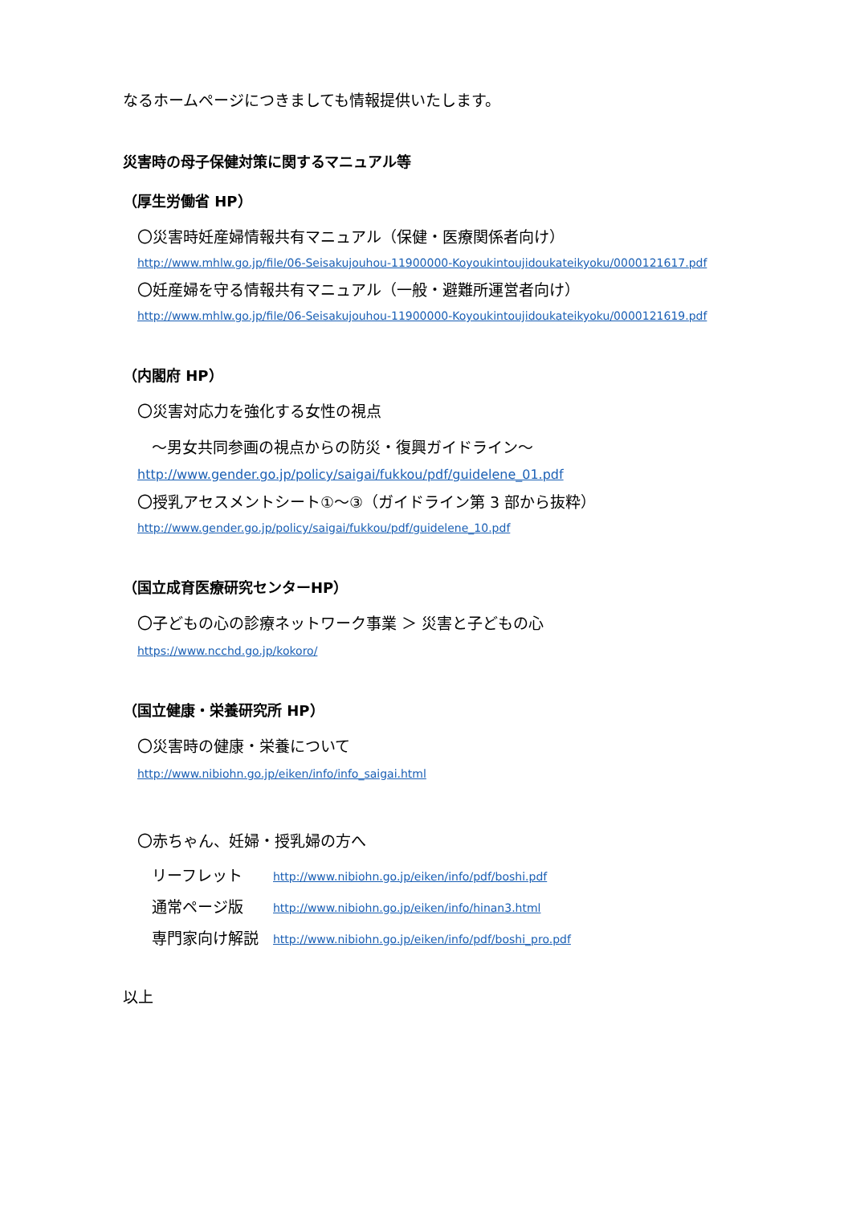なるホームページにつきましても情報提供いたします。
災害時の母子保健対策に関するマニュアル等
（厚生労働省 HP）
〇災害時妊産婦情報共有マニュアル（保健・医療関係者向け）
http://www.mhlw.go.jp/file/06-Seisakujouhou-11900000-Koyoukintoujidoukateikyoku/0000121617.pdf
〇妊産婦を守る情報共有マニュアル（一般・避難所運営者向け）
http://www.mhlw.go.jp/file/06-Seisakujouhou-11900000-Koyoukintoujidoukateikyoku/0000121619.pdf
（内閣府 HP）
〇災害対応力を強化する女性の視点
～男女共同参画の視点からの防災・復興ガイドライン～
http://www.gender.go.jp/policy/saigai/fukkou/pdf/guidelene_01.pdf
〇授乳アセスメントシート①～③（ガイドライン第 3 部から抜粋）
http://www.gender.go.jp/policy/saigai/fukkou/pdf/guidelene_10.pdf
（国立成育医療研究センターHP）
〇子どもの心の診療ネットワーク事業 ＞ 災害と子どもの心
https://www.ncchd.go.jp/kokoro/
（国立健康・栄養研究所 HP）
〇災害時の健康・栄養について
http://www.nibiohn.go.jp/eiken/info/info_saigai.html
〇赤ちゃん、妊婦・授乳婦の方へ
| リーフレット | http://www.nibiohn.go.jp/eiken/info/pdf/boshi.pdf |
| 通常ページ版 | http://www.nibiohn.go.jp/eiken/info/hinan3.html |
| 専門家向け解説 | http://www.nibiohn.go.jp/eiken/info/pdf/boshi_pro.pdf |
以上